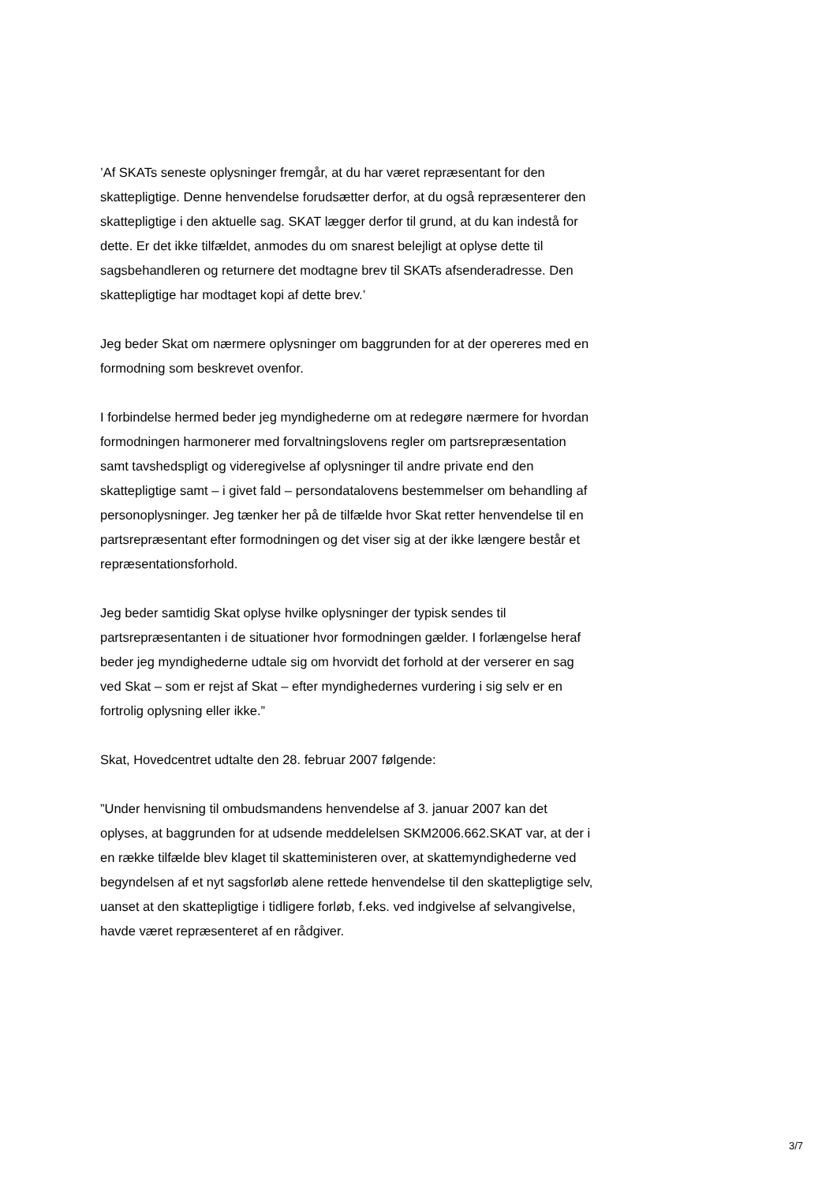’Af SKATs seneste oplysninger fremgår, at du har været repræsentant for den skattepligtige. Denne henvendelse forudsætter derfor, at du også repræsenterer den skattepligtige i den aktuelle sag. SKAT lægger derfor til grund, at du kan indestå for dette. Er det ikke tilfældet, anmodes du om snarest belejligt at oplyse dette til sagsbehandleren og returnere det modtagne brev til SKATs afsenderadresse. Den skattepligtige har modtaget kopi af dette brev.’
Jeg beder Skat om nærmere oplysninger om baggrunden for at der opereres med en formodning som beskrevet ovenfor.
I forbindelse hermed beder jeg myndighederne om at redegøre nærmere for hvordan formodningen harmonerer med forvaltningslovens regler om partsrepræsentation samt tavshedspligt og videregivelse af oplysninger til andre private end den skattepligtige samt – i givet fald – persondatalovens bestemmelser om behandling af personoplysninger. Jeg tænker her på de tilfælde hvor Skat retter henvendelse til en partsrepræsentant efter formodningen og det viser sig at der ikke længere består et repræsentationsforhold.
Jeg beder samtidig Skat oplyse hvilke oplysninger der typisk sendes til partsrepræsentanten i de situationer hvor formodningen gælder. I forlængelse heraf beder jeg myndighederne udtale sig om hvorvidt det forhold at der verserer en sag ved Skat – som er rejst af Skat – efter myndighedernes vurdering i sig selv er en fortrolig oplysning eller ikke.”
Skat, Hovedcentret udtalte den 28. februar 2007 følgende:
”Under henvisning til ombudsmandens henvendelse af 3. januar 2007 kan det oplyses, at baggrunden for at udsende meddelelsen SKM2006.662.SKAT var, at der i en række tilfælde blev klaget til skatteministeren over, at skattemyndighederne ved begyndelsen af et nyt sagsforløb alene rettede henvendelse til den skattepligtige selv, uanset at den skattepligtige i tidligere forløb, f.eks. ved indgivelse af selvangivelse, havde været repræsenteret af en rådgiver.
3/7